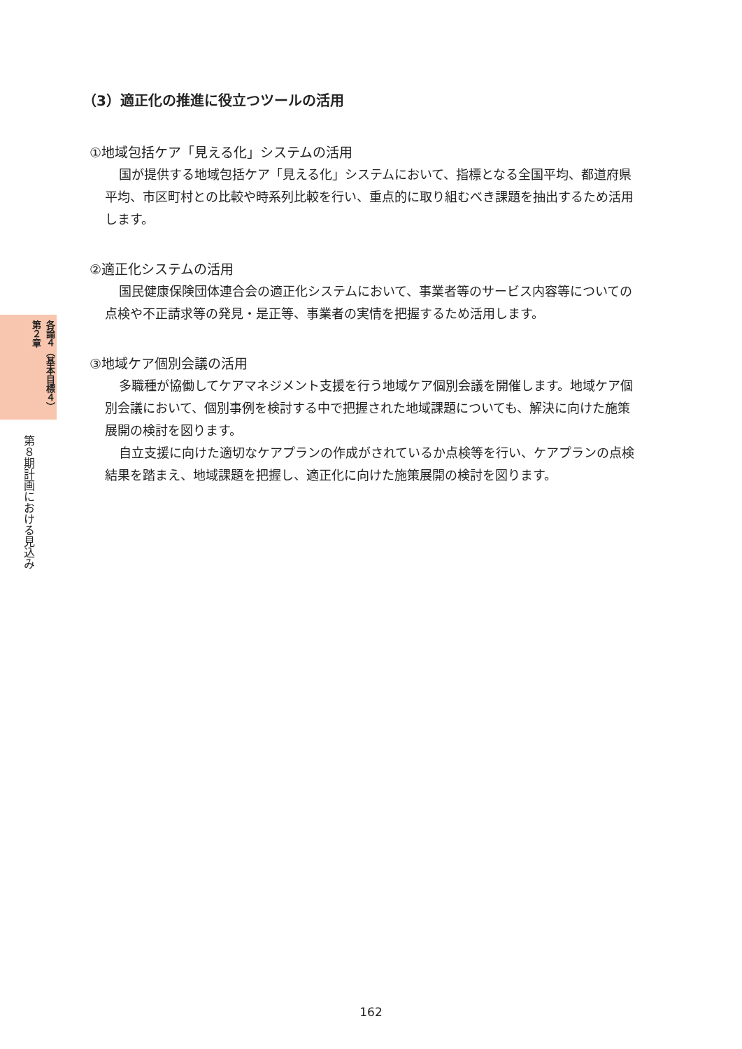各論４（基本目標４）第２章
第８期計画における見込み
（3）適正化の推進に役立つツールの活用
①地域包括ケア「見える化」システムの活用
国が提供する地域包括ケア「見える化」システムにおいて、指標となる全国平均、都道府県平均、市区町村との比較や時系列比較を行い、重点的に取り組むべき課題を抽出するため活用します。
②適正化システムの活用
国民健康保険団体連合会の適正化システムにおいて、事業者等のサービス内容等についての点検や不正請求等の発見・是正等、事業者の実情を把握するため活用します。
③地域ケア個別会議の活用
多職種が協働してケアマネジメント支援を行う地域ケア個別会議を開催します。地域ケア個別会議において、個別事例を検討する中で把握された地域課題についても、解決に向けた施策展開の検討を図ります。
自立支援に向けた適切なケアプランの作成がされているか点検等を行い、ケアプランの点検結果を踏まえ、地域課題を把握し、適正化に向けた施策展開の検討を図ります。
162